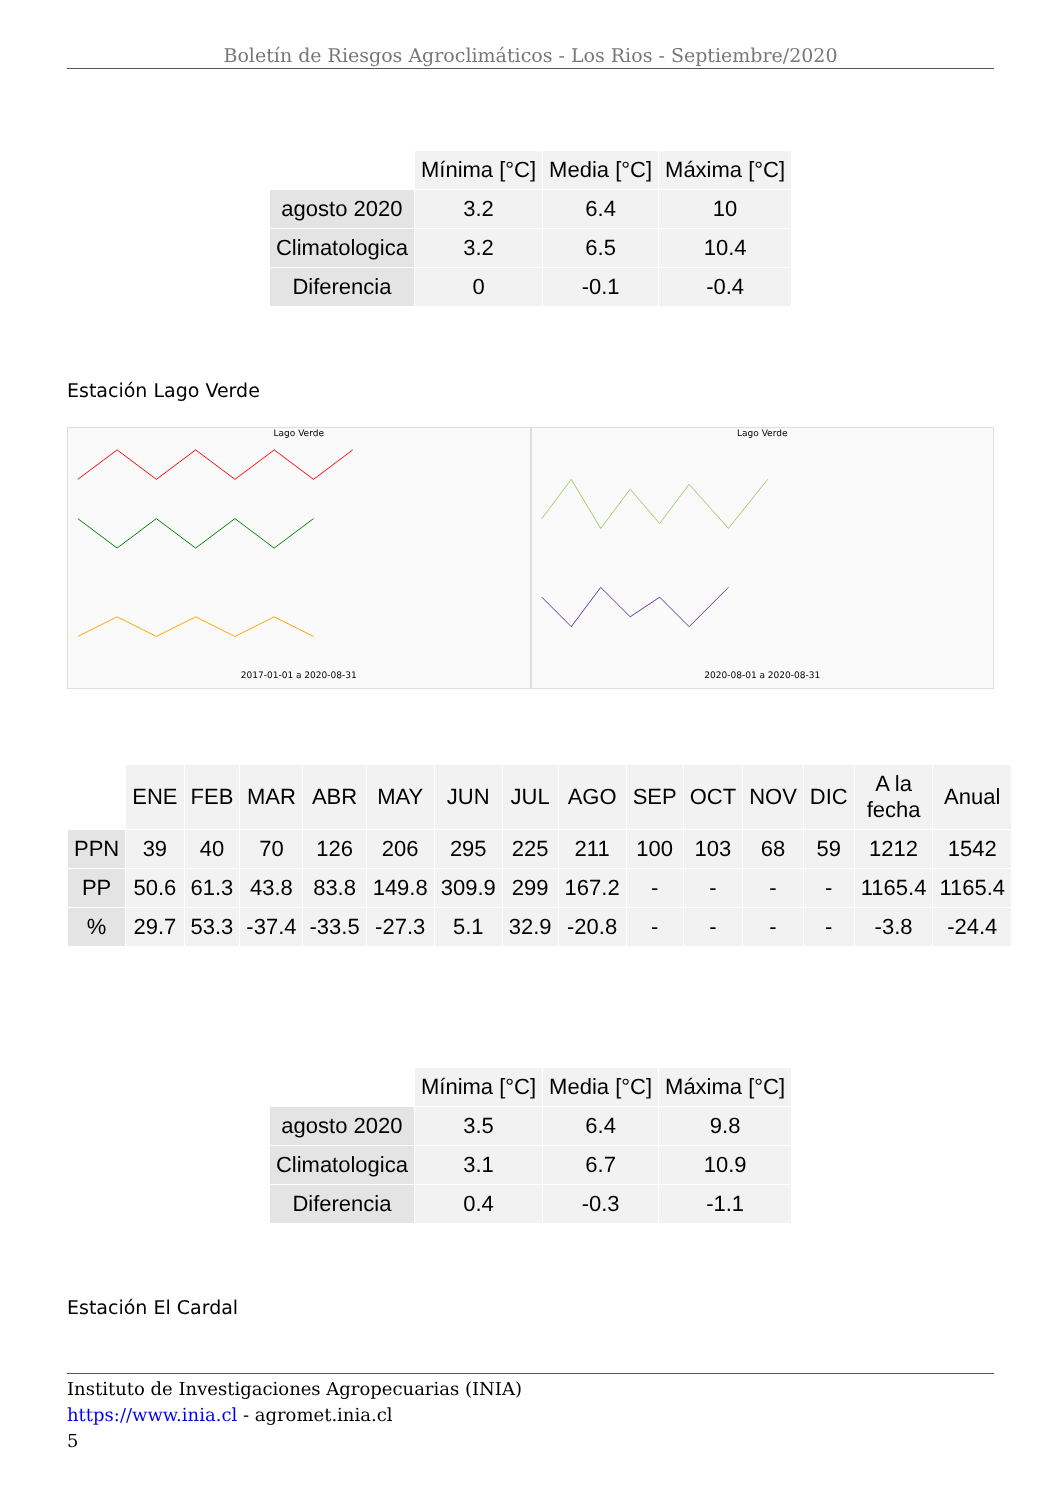Boletín de Riesgos Agroclimáticos - Los Rios - Septiembre/2020
| | Mínima [°C] | Media [°C] | Máxima [°C] |
| --- | --- | --- | --- |
| agosto 2020 | 3.2 | 6.4 | 10 |
| Climatologica | 3.2 | 6.5 | 10.4 |
| Diferencia | 0 | -0.1 | -0.4 |
Estación Lago Verde
Lago Verde2017-01-01 a 2020-08-31 Lago Verde2020-08-01 a 2020-08-31
| | ENE | FEB | MAR | ABR | MAY | JUN | JUL | AGO | SEP | OCT | NOV | DIC | A la fecha | Anual |
| --- | --- | --- | --- | --- | --- | --- | --- | --- | --- | --- | --- | --- | --- | --- |
| PPN | 39 | 40 | 70 | 126 | 206 | 295 | 225 | 211 | 100 | 103 | 68 | 59 | 1212 | 1542 |
| PP | 50.6 | 61.3 | 43.8 | 83.8 | 149.8 | 309.9 | 299 | 167.2 | - | - | - | - | 1165.4 | 1165.4 |
| % | 29.7 | 53.3 | -37.4 | -33.5 | -27.3 | 5.1 | 32.9 | -20.8 | - | - | - | - | -3.8 | -24.4 |
| | Mínima [°C] | Media [°C] | Máxima [°C] |
| --- | --- | --- | --- |
| agosto 2020 | 3.5 | 6.4 | 9.8 |
| Climatologica | 3.1 | 6.7 | 10.9 |
| Diferencia | 0.4 | -0.3 | -1.1 |
Estación El Cardal
Instituto de Investigaciones Agropecuarias (INIA)
https://www.inia.cl - agromet.inia.cl
5